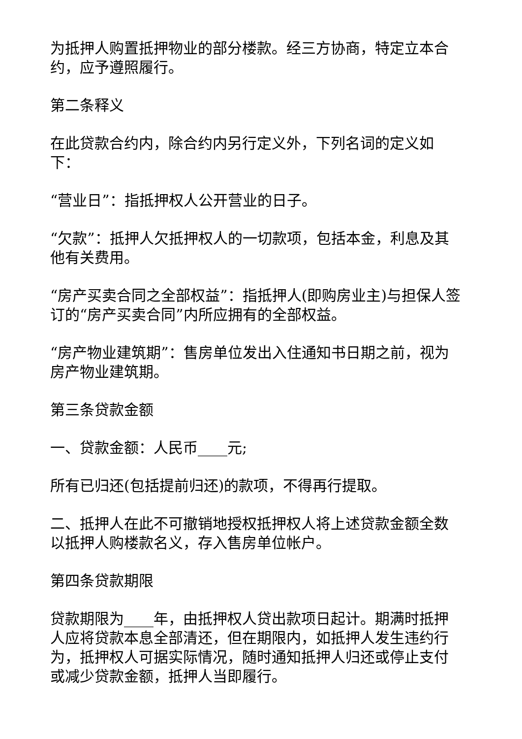为抵押人购置抵押物业的部分楼款。经三方协商，特定立本合约，应予遵照履行。
第二条释义
在此贷款合约内，除合约内另行定义外，下列名词的定义如下：
“营业日”：指抵押权人公开营业的日子。
“欠款”：抵押人欠抵押权人的一切款项，包括本金，利息及其他有关费用。
“房产买卖合同之全部权益”：指抵押人(即购房业主)与担保人签订的“房产买卖合同”内所应拥有的全部权益。
“房产物业建筑期”：售房单位发出入住通知书日期之前，视为房产物业建筑期。
第三条贷款金额
一、贷款金额：人民币____元;
所有已归还(包括提前归还)的款项，不得再行提取。
二、抵押人在此不可撤销地授权抵押权人将上述贷款金额全数以抵押人购楼款名义，存入售房单位帐户。
第四条贷款期限
贷款期限为____年，由抵押权人贷出款项日起计。期满时抵押人应将贷款本息全部清还，但在期限内，如抵押人发生违约行为，抵押权人可据实际情况，随时通知抵押人归还或停止支付或减少贷款金额，抵押人当即履行。